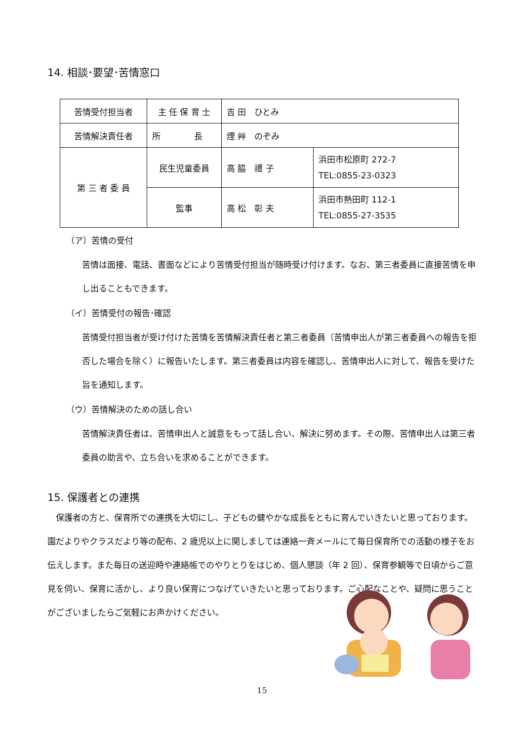14. 相談･要望･苦情窓口
| 苦情受付担当者 | 主 任 保 育 士 | 吉 田 ひとみ | |
| 苦情解決責任者 | 所 長 | 煙 艸 のぞみ | |
| 第 三 者 委 員 | 民生児童委員 | 高 脇 禮 子 | 浜田市松原町 272-7 TEL:0855-23-0323 |
| | 監事 | 高 松 彰 夫 | 浜田市熱田町 112-1 TEL:0855-27-3535 |
（ア）苦情の受付
苦情は面接、電話、書面などにより苦情受付担当が随時受け付けます。なお、第三者委員に直接苦情を申し出ることもできます。
（イ）苦情受付の報告･確認
苦情受付担当者が受け付けた苦情を苦情解決責任者と第三者委員（苦情申出人が第三者委員への報告を拒否した場合を除く）に報告いたします。第三者委員は内容を確認し、苦情申出人に対して、報告を受けた旨を通知します。
（ウ）苦情解決のための話し合い
苦情解決責任者は、苦情申出人と誠意をもって話し合い、解決に努めます。その際、苦情申出人は第三者委員の助言や、立ち合いを求めることができます。
15. 保護者との連携
　保護者の方と、保育所での連携を大切にし、子どもの健やかな成長をともに育んでいきたいと思っております。園だよりやクラスだより等の配布、2 歳児以上に関しましては連絡一斉メールにて毎日保育所での活動の様子をお伝えします。また毎日の送迎時や連絡帳でのやりとりをはじめ、個人懇談（年 2 回）、保育参観等で日頃からご意見を伺い、保育に活かし、より良い保育につなげていきたいと思っております。ご心配なことや、疑問に思うことがございましたらご気軽にお声かけください。
15